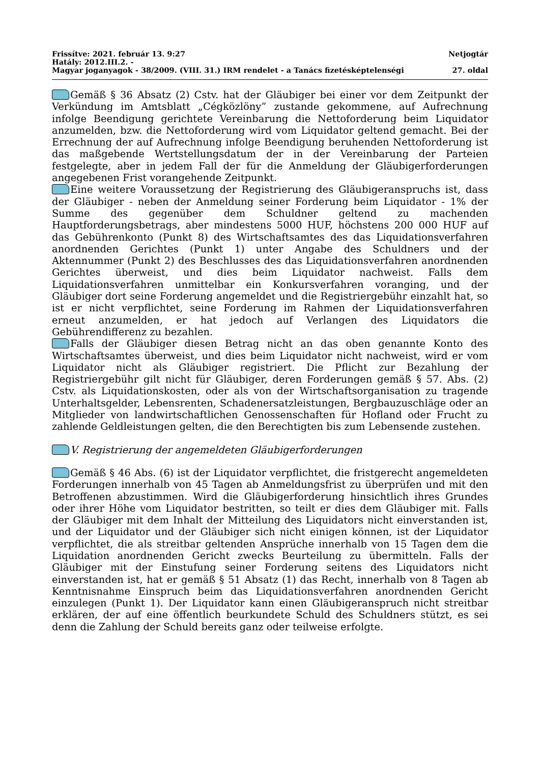Frissítve: 2021. február 13. 9:27 Netjogtár
Hatály: 2012.III.2. -
Magyar joganyagok - 38/2009. (VIII. 31.) IRM rendelet - a Tanács fizetésképtelenségi 27. oldal
Gemäß § 36 Absatz (2) Cstv. hat der Gläubiger bei einer vor dem Zeitpunkt der Verkündung im Amtsblatt „Cégközlöny” zustande gekommene, auf Aufrechnung infolge Beendigung gerichtete Vereinbarung die Nettoforderung beim Liquidator anzumelden, bzw. die Nettoforderung wird vom Liquidator geltend gemacht. Bei der Errechnung der auf Aufrechnung infolge Beendigung beruhenden Nettoforderung ist das maßgebende Wertstellungsdatum der in der Vereinbarung der Parteien festgelegte, aber in jedem Fall der für die Anmeldung der Gläubigerforderungen angegebenen Frist vorangehende Zeitpunkt.
Eine weitere Voraussetzung der Registrierung des Gläubigeranspruchs ist, dass der Gläubiger - neben der Anmeldung seiner Forderung beim Liquidator - 1% der Summe des gegenüber dem Schuldner geltend zu machenden Hauptforderungsbetrags, aber mindestens 5000 HUF, höchstens 200 000 HUF auf das Gebührenkonto (Punkt 8) des Wirtschaftsamtes des das Liquidationsverfahren anordnenden Gerichtes (Punkt 1) unter Angabe des Schuldners und der Aktennummer (Punkt 2) des Beschlusses des das Liquidationsverfahren anordnenden Gerichtes überweist, und dies beim Liquidator nachweist. Falls dem Liquidationsverfahren unmittelbar ein Konkursverfahren voranging, und der Gläubiger dort seine Forderung angemeldet und die Registriergebühr einzahlt hat, so ist er nicht verpflichtet, seine Forderung im Rahmen der Liquidationsverfahren erneut anzumelden, er hat jedoch auf Verlangen des Liquidators die Gebührendifferenz zu bezahlen.
Falls der Gläubiger diesen Betrag nicht an das oben genannte Konto des Wirtschaftsamtes überweist, und dies beim Liquidator nicht nachweist, wird er vom Liquidator nicht als Gläubiger registriert. Die Pflicht zur Bezahlung der Registriergebühr gilt nicht für Gläubiger, deren Forderungen gemäß § 57. Abs. (2) Cstv. als Liquidationskosten, oder als von der Wirtschaftsorganisation zu tragende Unterhaltsgelder, Lebensrenten, Schadenersatzleistungen, Bergbauzuschläge oder an Mitglieder von landwirtschaftlichen Genossenschaften für Hofland oder Frucht zu zahlende Geldleistungen gelten, die den Berechtigten bis zum Lebensende zustehen.
V. Registrierung der angemeldeten Gläubigerforderungen
Gemäß § 46 Abs. (6) ist der Liquidator verpflichtet, die fristgerecht angemeldeten Forderungen innerhalb von 45 Tagen ab Anmeldungsfrist zu überprüfen und mit den Betroffenen abzustimmen. Wird die Gläubigerforderung hinsichtlich ihres Grundes oder ihrer Höhe vom Liquidator bestritten, so teilt er dies dem Gläubiger mit. Falls der Gläubiger mit dem Inhalt der Mitteilung des Liquidators nicht einverstanden ist, und der Liquidator und der Gläubiger sich nicht einigen können, ist der Liquidator verpflichtet, die als streitbar geltenden Ansprüche innerhalb von 15 Tagen dem die Liquidation anordnenden Gericht zwecks Beurteilung zu übermitteln. Falls der Gläubiger mit der Einstufung seiner Forderung seitens des Liquidators nicht einverstanden ist, hat er gemäß § 51 Absatz (1) das Recht, innerhalb von 8 Tagen ab Kenntnisnahme Einspruch beim das Liquidationsverfahren anordnenden Gericht einzulegen (Punkt 1). Der Liquidator kann einen Gläubigeranspruch nicht streitbar erklären, der auf eine öffentlich beurkundete Schuld des Schuldners stützt, es sei denn die Zahlung der Schuld bereits ganz oder teilweise erfolgte.